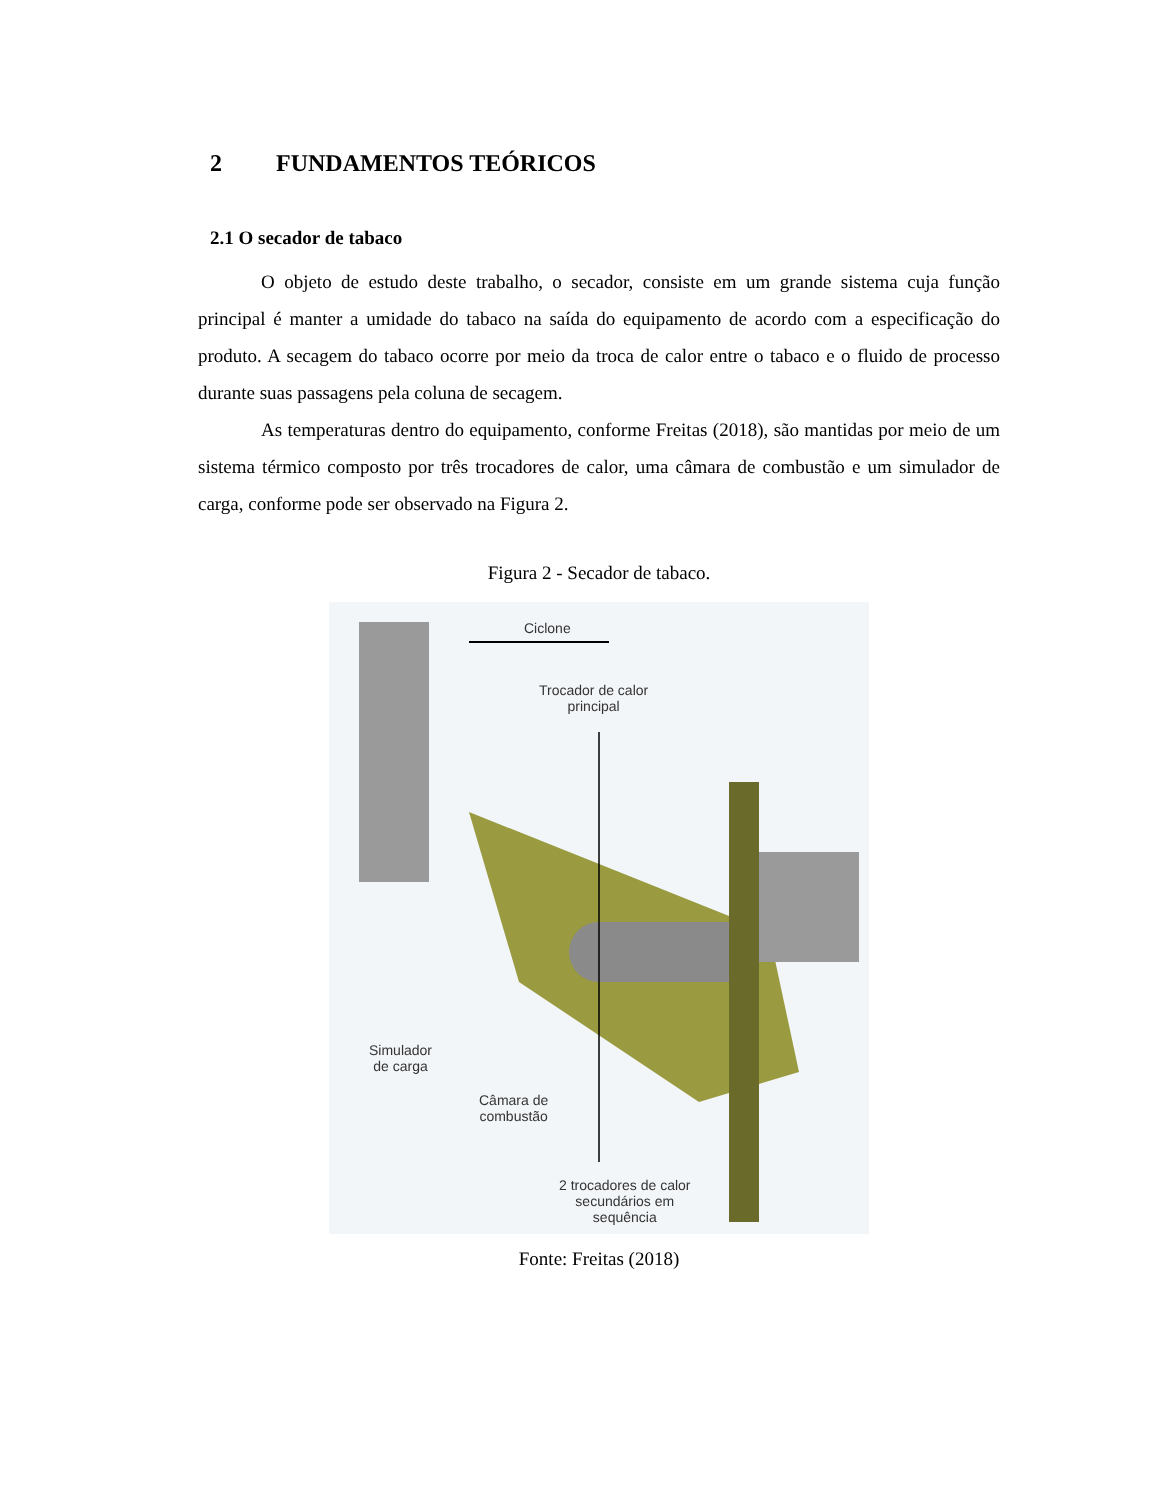2 FUNDAMENTOS TEÓRICOS
2.1 O secador de tabaco
O objeto de estudo deste trabalho, o secador, consiste em um grande sistema cuja função principal é manter a umidade do tabaco na saída do equipamento de acordo com a especificação do produto. A secagem do tabaco ocorre por meio da troca de calor entre o tabaco e o fluido de processo durante suas passagens pela coluna de secagem.
As temperaturas dentro do equipamento, conforme Freitas (2018), são mantidas por meio de um sistema térmico composto por três trocadores de calor, uma câmara de combustão e um simulador de carga, conforme pode ser observado na Figura 2.
Figura 2 - Secador de tabaco.
Ciclone
Trocador de calor
principal
Simulador
de carga
Câmara de
combustão
2 trocadores de calor
secundários em
sequência
Fonte: Freitas (2018)